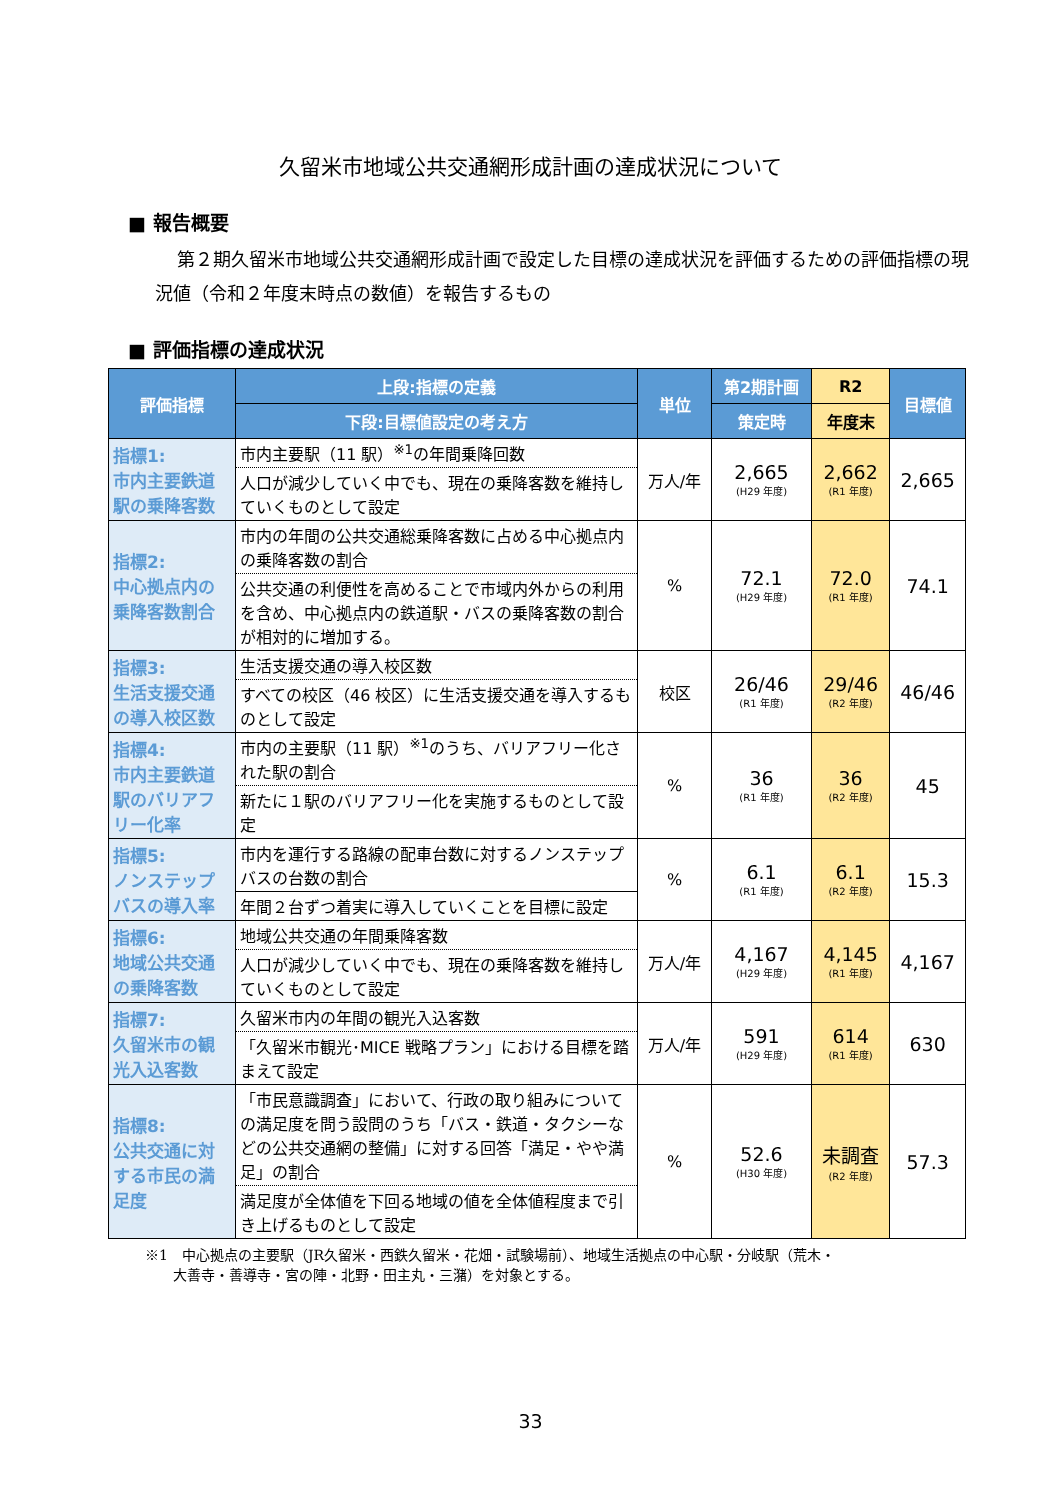久留米市地域公共交通網形成計画の達成状況について
■ 報告概要
第２期久留米市地域公共交通網形成計画で設定した目標の達成状況を評価するための評価指標の現況値（令和２年度末時点の数値）を報告するもの
■ 評価指標の達成状況
| 評価指標 | 上段:指標の定義 | 単位 | 第2期計画 | R2 | 目標値 |
| --- | --- | --- | --- | --- | --- |
| | 下段:目標値設定の考え方 | | 策定時 | 年度末 | |
| 指標1: 市内主要鉄道駅の乗降客数 | 市内主要駅（11 駅）<sup>※1</sup>の年間乗降回数 | 万人/年 | 2,665 (H29 年度) | 2,662 (R1 年度) | 2,665 |
| | 人口が減少していく中でも、現在の乗降客数を維持していくものとして設定 | | | | |
| 指標2: 中心拠点内の乗降客数割合 | 市内の年間の公共交通総乗降客数に占める中心拠点内の乗降客数の割合 | % | 72.1 (H29 年度) | 72.0 (R1 年度) | 74.1 |
| | 公共交通の利便性を高めることで市域内外からの利用を含め、中心拠点内の鉄道駅・バスの乗降客数の割合が相対的に増加する。 | | | | |
| 指標3: 生活支援交通の導入校区数 | 生活支援交通の導入校区数 | 校区 | 26/46 (R1 年度) | 29/46 (R2 年度) | 46/46 |
| | すべての校区（46 校区）に生活支援交通を導入するものとして設定 | | | | |
| 指標4: 市内主要鉄道駅のバリアフリー化率 | 市内の主要駅（11 駅）<sup>※1</sup>のうち、バリアフリー化された駅の割合 | % | 36 (R1 年度) | 36 (R2 年度) | 45 |
| | 新たに１駅のバリアフリー化を実施するものとして設定 | | | | |
| 指標5: ノンステップバスの導入率 | 市内を運行する路線の配車台数に対するノンステップバスの台数の割合 | % | 6.1 (R1 年度) | 6.1 (R2 年度) | 15.3 |
| | 年間２台ずつ着実に導入していくことを目標に設定 | | | | |
| 指標6: 地域公共交通の乗降客数 | 地域公共交通の年間乗降客数 | 万人/年 | 4,167 (H29 年度) | 4,145 (R1 年度) | 4,167 |
| | 人口が減少していく中でも、現在の乗降客数を維持していくものとして設定 | | | | |
| 指標7: 久留米市の観光入込客数 | 久留米市内の年間の観光入込客数 | 万人/年 | 591 (H29 年度) | 614 (R1 年度) | 630 |
| | 「久留米市観光･MICE 戦略プラン」における目標を踏まえて設定 | | | | |
| 指標8: 公共交通に対する市民の満足度 | 「市民意識調査」において、行政の取り組みについての満足度を問う設問のうち「バス・鉄道・タクシーなどの公共交通網の整備」に対する回答「満足・やや満足」の割合 | % | 52.6 (H30 年度) | 未調査 (R2 年度) | 57.3 |
| | 満足度が全体値を下回る地域の値を全体値程度まで引き上げるものとして設定 | | | | |
※1　中心拠点の主要駅（JR久留米・西鉄久留米・花畑・試験場前）、地域生活拠点の中心駅・分岐駅（荒木・
　　大善寺・善導寺・宮の陣・北野・田主丸・三潴）を対象とする。
33